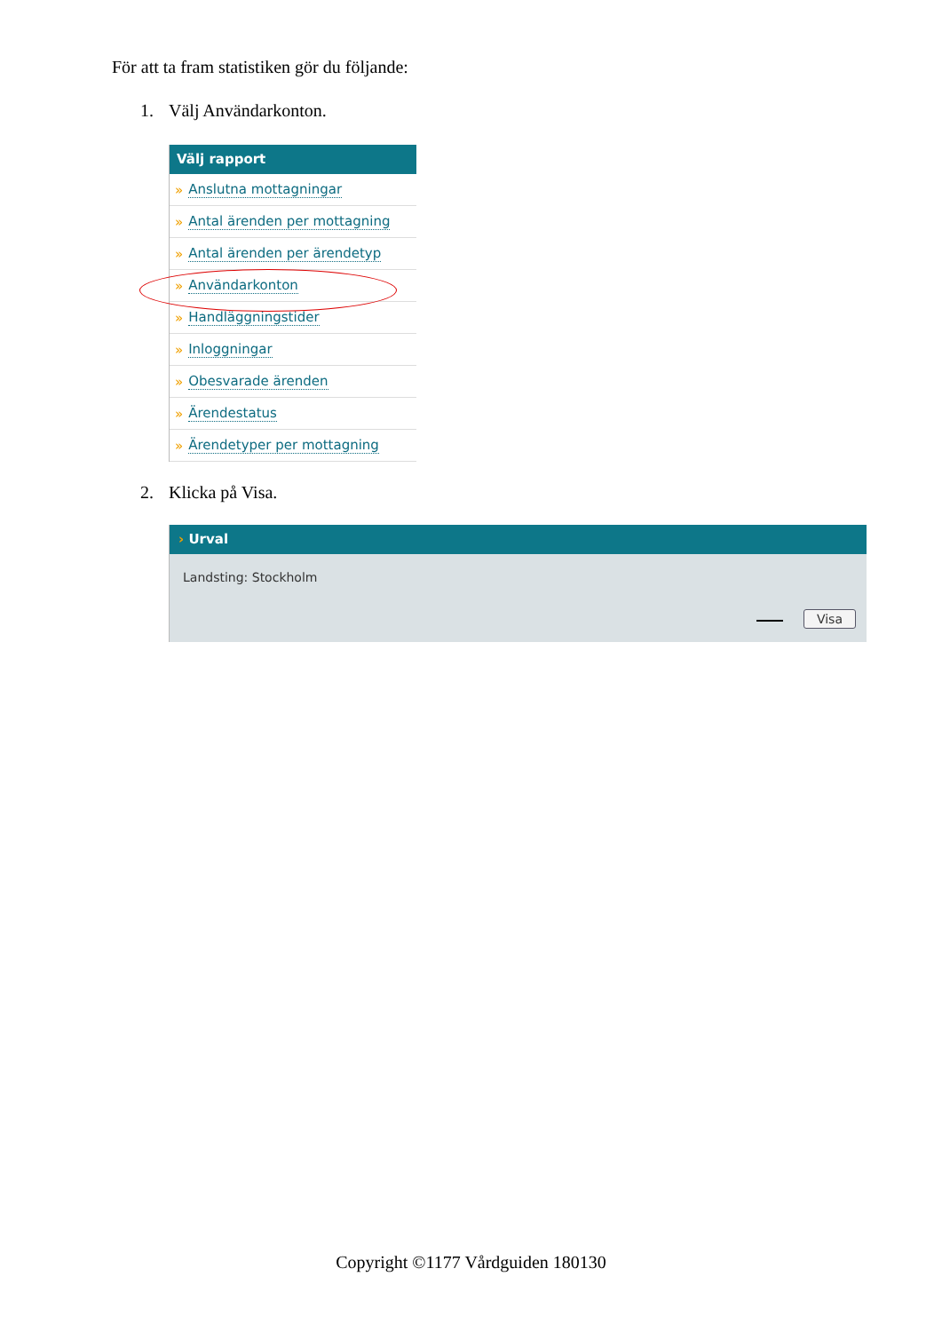För att ta fram statistiken gör du följande:
1. Välj Användarkonton.
Välj rapport
» Anslutna mottagningar
» Antal ärenden per mottagning
» Antal ärenden per ärendetyp
» Användarkonton
» Handläggningstider
» Inloggningar
» Obesvarade ärenden
» Ärendestatus
» Ärendetyper per mottagning
2. Klicka på Visa.
› Urval
Landsting: Stockholm
Visa
Copyright ©1177 Vårdguiden 180130